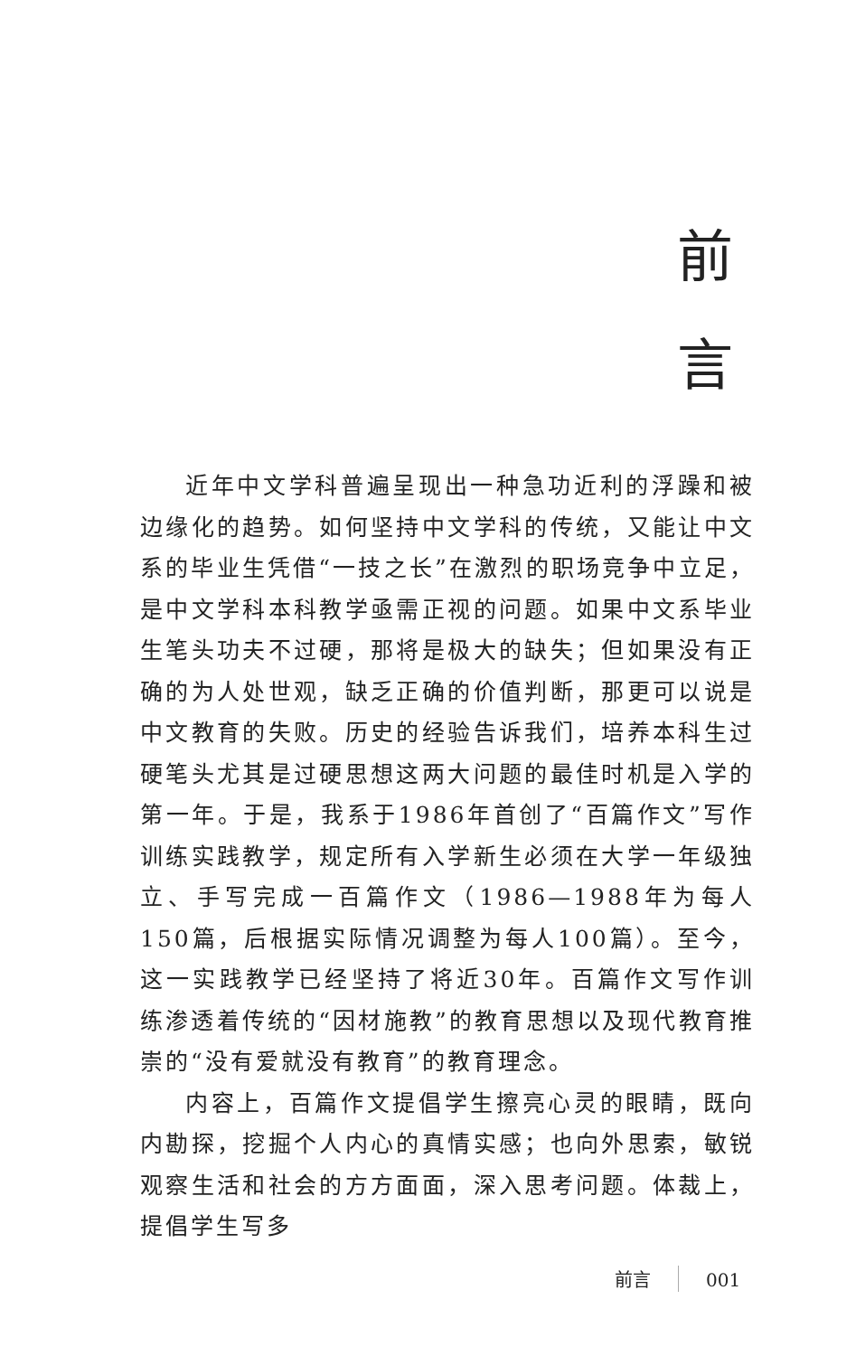前
言
近年中文学科普遍呈现出一种急功近利的浮躁和被边缘化的趋势。如何坚持中文学科的传统，又能让中文系的毕业生凭借“一技之长”在激烈的职场竞争中立足，是中文学科本科教学亟需正视的问题。如果中文系毕业生笔头功夫不过硬，那将是极大的缺失；但如果没有正确的为人处世观，缺乏正确的价值判断，那更可以说是中文教育的失败。历史的经验告诉我们，培养本科生过硬笔头尤其是过硬思想这两大问题的最佳时机是入学的第一年。于是，我系于1986年首创了“百篇作文”写作训练实践教学，规定所有入学新生必须在大学一年级独立、手写完成一百篇作文（1986—1988年为每人150篇，后根据实际情况调整为每人100篇）。至今，这一实践教学已经坚持了将近30年。百篇作文写作训练渗透着传统的“因材施教”的教育思想以及现代教育推崇的“没有爱就没有教育”的教育理念。
内容上，百篇作文提倡学生擦亮心灵的眼睛，既向内勘探，挖掘个人内心的真情实感；也向外思索，敏锐观察生活和社会的方方面面，深入思考问题。体裁上，提倡学生写多
前言 001